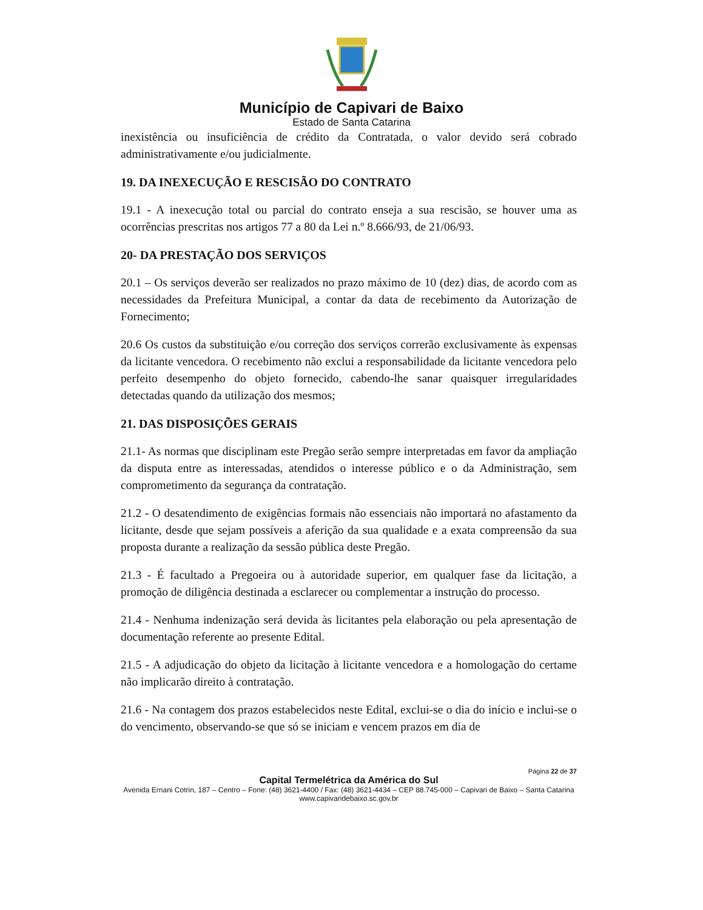Município de Capivari de Baixo
Estado de Santa Catarina
inexistência ou insuficiência de crédito da Contratada, o valor devido será cobrado administrativamente e/ou judicialmente.
19. DA INEXECUÇÃO E RESCISÃO DO CONTRATO
19.1 - A inexecução total ou parcial do contrato enseja a sua rescisão, se houver uma as ocorrências prescritas nos artigos 77 a 80 da Lei n.º 8.666/93, de 21/06/93.
20- DA PRESTAÇÃO DOS SERVIÇOS
20.1 – Os serviços deverão ser realizados no prazo máximo de 10 (dez) dias, de acordo com as necessidades da Prefeitura Municipal, a contar da data de recebimento da Autorização de Fornecimento;
20.6 Os custos da substituição e/ou correção dos serviços correrão exclusivamente às expensas da licitante vencedora. O recebimento não exclui a responsabilidade da licitante vencedora pelo perfeito desempenho do objeto fornecido, cabendo-lhe sanar quaisquer irregularidades detectadas quando da utilização dos mesmos;
21. DAS DISPOSIÇÕES GERAIS
21.1- As normas que disciplinam este Pregão serão sempre interpretadas em favor da ampliação da disputa entre as interessadas, atendidos o interesse público e o da Administração, sem comprometimento da segurança da contratação.
21.2 - O desatendimento de exigências formais não essenciais não importará no afastamento da licitante, desde que sejam possíveis a aferição da sua qualidade e a exata compreensão da sua proposta durante a realização da sessão pública deste Pregão.
21.3 - É facultado a Pregoeira ou à autoridade superior, em qualquer fase da licitação, a promoção de diligência destinada a esclarecer ou complementar a instrução do processo.
21.4 - Nenhuma indenização será devida às licitantes pela elaboração ou pela apresentação de documentação referente ao presente Edital.
21.5 - A adjudicação do objeto da licitação à licitante vencedora e a homologação do certame não implicarão direito à contratação.
21.6 - Na contagem dos prazos estabelecidos neste Edital, exclui-se o dia do início e inclui-se o do vencimento, observando-se que só se iniciam e vencem prazos em dia de
Página 22 de 37
Capital Termelétrica da América do Sul
Avenida Ernani Cotrin, 187 – Centro – Fone: (48) 3621-4400 / Fax: (48) 3621-4434 – CEP 88.745-000 – Capivari de Baixo – Santa Catarina
www.capivaridebaixo.sc.gov.br